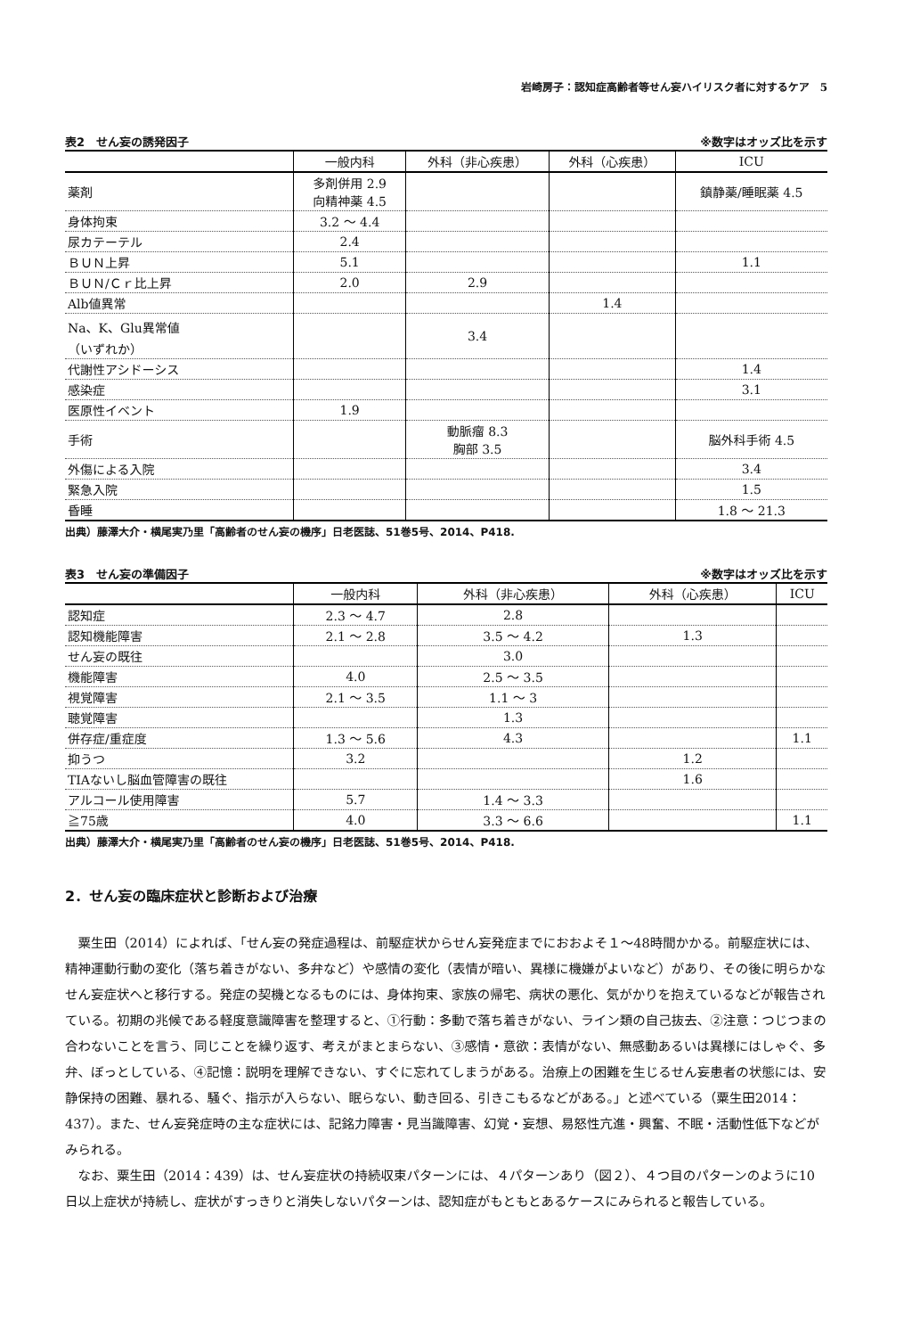岩崎房子：認知症高齢者等せん妄ハイリスク者に対するケア　5
表2　せん妄の誘発因子 ※数字はオッズ比を示す
| | 一般内科 | 外科（非心疾患） | 外科（心疾患） | ICU |
| --- | --- | --- | --- | --- |
| 薬剤 | 多剤併用 2.9 向精神薬 4.5 | | | 鎮静薬/睡眠薬 4.5 |
| 身体拘束 | 3.2 ～ 4.4 | | | |
| 尿カテーテル | 2.4 | | | |
| ＢＵＮ上昇 | 5.1 | | | 1.1 |
| ＢＵＮ/Ｃｒ比上昇 | 2.0 | 2.9 | | |
| Alb値異常 | | | 1.4 | |
| Na、K、Glu異常値 （いずれか） | | 3.4 | | |
| 代謝性アシドーシス | | | | 1.4 |
| 感染症 | | | | 3.1 |
| 医原性イベント | 1.9 | | | |
| 手術 | | 動脈瘤 8.3 胸部 3.5 | | 脳外科手術 4.5 |
| 外傷による入院 | | | | 3.4 |
| 緊急入院 | | | | 1.5 |
| 昏睡 | | | | 1.8 ～ 21.3 |
出典）藤澤大介・横尾実乃里「高齢者のせん妄の機序」日老医誌、51巻5号、2014、P418.
表3　せん妄の準備因子 ※数字はオッズ比を示す
| | 一般内科 | 外科（非心疾患） | 外科（心疾患） | ICU |
| --- | --- | --- | --- | --- |
| 認知症 | 2.3 ～ 4.7 | 2.8 | | |
| 認知機能障害 | 2.1 ～ 2.8 | 3.5 ～ 4.2 | 1.3 | |
| せん妄の既往 | | 3.0 | | |
| 機能障害 | 4.0 | 2.5 ～ 3.5 | | |
| 視覚障害 | 2.1 ～ 3.5 | 1.1 ～ 3 | | |
| 聴覚障害 | | 1.3 | | |
| 併存症/重症度 | 1.3 ～ 5.6 | 4.3 | | 1.1 |
| 抑うつ | 3.2 | | 1.2 | |
| TIAないし脳血管障害の既往 | | | 1.6 | |
| アルコール使用障害 | 5.7 | 1.4 ～ 3.3 | | |
| ≧75歳 | 4.0 | 3.3 ～ 6.6 | | 1.1 |
出典）藤澤大介・横尾実乃里「高齢者のせん妄の機序」日老医誌、51巻5号、2014、P418.
2．せん妄の臨床症状と診断および治療
粟生田（2014）によれば、「せん妄の発症過程は、前駆症状からせん妄発症までにおおよそ１～48時間かかる。前駆症状には、精神運動行動の変化（落ち着きがない、多弁など）や感情の変化（表情が暗い、異様に機嫌がよいなど）があり、その後に明らかなせん妄症状へと移行する。発症の契機となるものには、身体拘束、家族の帰宅、病状の悪化、気がかりを抱えているなどが報告されている。初期の兆候である軽度意識障害を整理すると、①行動：多動で落ち着きがない、ライン類の自己抜去、②注意：つじつまの合わないことを言う、同じことを繰り返す、考えがまとまらない、③感情・意欲：表情がない、無感動あるいは異様にはしゃぐ、多弁、ぼっとしている、④記憶：説明を理解できない、すぐに忘れてしまうがある。治療上の困難を生じるせん妄患者の状態には、安静保持の困難、暴れる、騒ぐ、指示が入らない、眠らない、動き回る、引きこもるなどがある。」と述べている（粟生田2014：437）。また、せん妄発症時の主な症状には、記銘力障害・見当識障害、幻覚・妄想、易怒性亢進・興奮、不眠・活動性低下などがみられる。
なお、粟生田（2014：439）は、せん妄症状の持続収束パターンには、４パターンあり（図２）、４つ目のパターンのように10日以上症状が持続し、症状がすっきりと消失しないパターンは、認知症がもともとあるケースにみられると報告している。